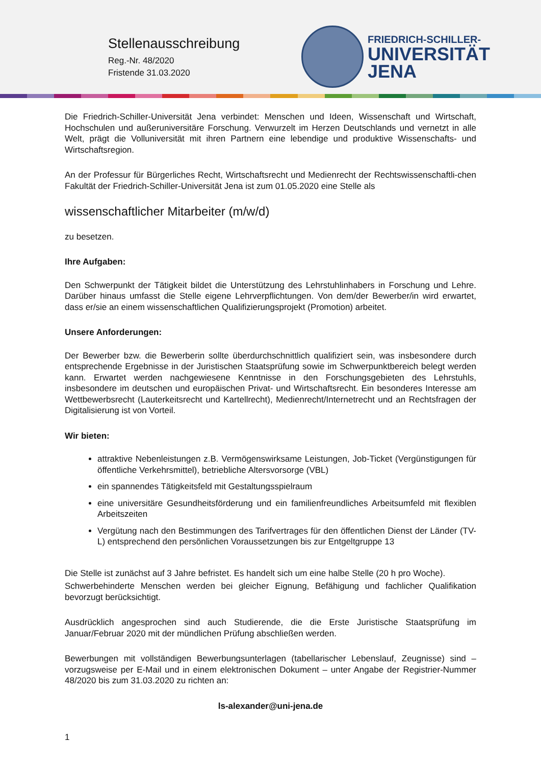Stellenausschreibung
Reg.-Nr. 48/2020
Fristende 31.03.2020
FRIEDRICH-SCHILLER-
UNIVERSITÄT
JENA
Die Friedrich-Schiller-Universität Jena verbindet: Menschen und Ideen, Wissenschaft und Wirtschaft, Hochschulen und außeruniversitäre Forschung. Verwurzelt im Herzen Deutschlands und vernetzt in alle Welt, prägt die Volluniversität mit ihren Partnern eine lebendige und produktive Wissenschafts- und Wirtschaftsregion.
An der Professur für Bürgerliches Recht, Wirtschaftsrecht und Medienrecht der Rechtswissenschaftli-chen Fakultät der Friedrich-Schiller-Universität Jena ist zum 01.05.2020 eine Stelle als
wissenschaftlicher Mitarbeiter (m/w/d)
zu besetzen.
Ihre Aufgaben:
Den Schwerpunkt der Tätigkeit bildet die Unterstützung des Lehrstuhlinhabers in Forschung und Lehre. Darüber hinaus umfasst die Stelle eigene Lehrverpflichtungen. Von dem/der Bewerber/in wird erwartet, dass er/sie an einem wissenschaftlichen Qualifizierungsprojekt (Promotion) arbeitet.
Unsere Anforderungen:
Der Bewerber bzw. die Bewerberin sollte überdurchschnittlich qualifiziert sein, was insbesondere durch entsprechende Ergebnisse in der Juristischen Staatsprüfung sowie im Schwerpunktbereich belegt werden kann. Erwartet werden nachgewiesene Kenntnisse in den Forschungsgebieten des Lehrstuhls, insbesondere im deutschen und europäischen Privat- und Wirtschaftsrecht. Ein besonderes Interesse am Wettbewerbsrecht (Lauterkeitsrecht und Kartellrecht), Medienrecht/Internetrecht und an Rechtsfragen der Digitalisierung ist von Vorteil.
Wir bieten:
attraktive Nebenleistungen z.B. Vermögenswirksame Leistungen, Job-Ticket (Vergünstigungen für öffentliche Verkehrsmittel), betriebliche Altersvorsorge (VBL)
ein spannendes Tätigkeitsfeld mit Gestaltungsspielraum
eine universitäre Gesundheitsförderung und ein familienfreundliches Arbeitsumfeld mit flexiblen Arbeitszeiten
Vergütung nach den Bestimmungen des Tarifvertrages für den öffentlichen Dienst der Länder (TV-L) entsprechend den persönlichen Voraussetzungen bis zur Entgeltgruppe 13
Die Stelle ist zunächst auf 3 Jahre befristet. Es handelt sich um eine halbe Stelle (20 h pro Woche).
Schwerbehinderte Menschen werden bei gleicher Eignung, Befähigung und fachlicher Qualifikation bevorzugt berücksichtigt.
Ausdrücklich angesprochen sind auch Studierende, die die Erste Juristische Staatsprüfung im Januar/Februar 2020 mit der mündlichen Prüfung abschließen werden.
Bewerbungen mit vollständigen Bewerbungsunterlagen (tabellarischer Lebenslauf, Zeugnisse) sind – vorzugsweise per E-Mail und in einem elektronischen Dokument – unter Angabe der Registrier-Nummer 48/2020 bis zum 31.03.2020 zu richten an:
ls-alexander@uni-jena.de
1